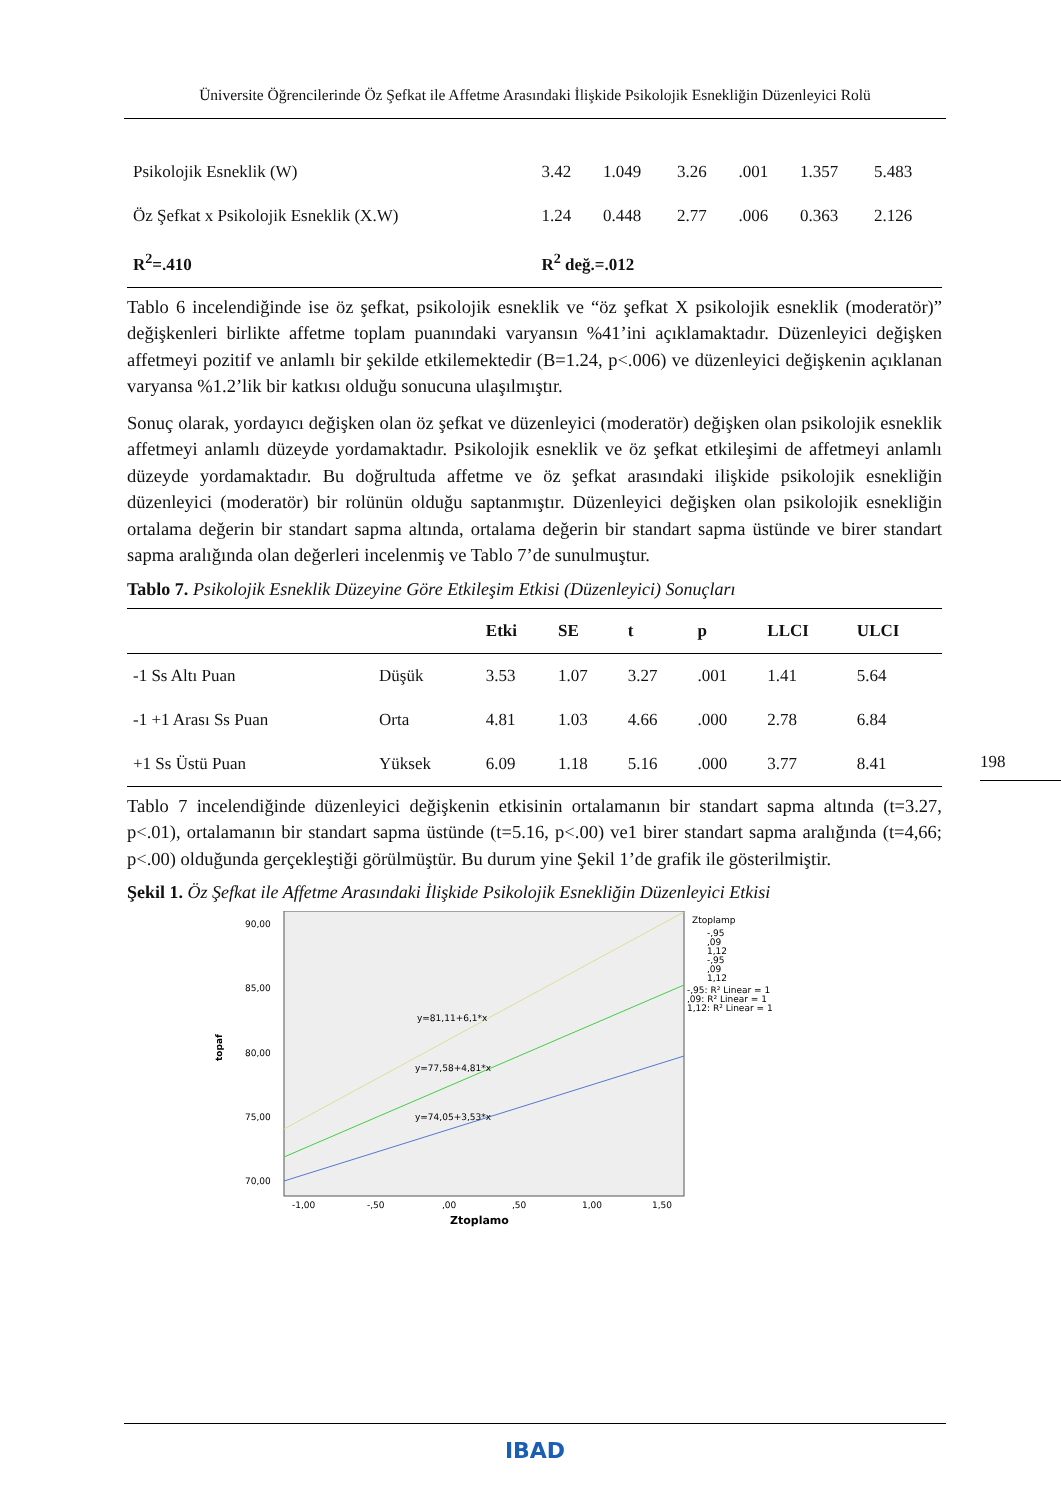Üniversite Öğrencilerinde Öz Şefkat ile Affetme Arasındaki İlişkide Psikolojik Esnekliğin Düzenleyici Rolü
| Psikolojik Esneklik (W) | 3.42 | 1.049 | 3.26 | .001 | 1.357 | 5.483 |
| Öz Şefkat x Psikolojik Esneklik (X.W) | 1.24 | 0.448 | 2.77 | .006 | 0.363 | 2.126 |
| R<sup>2</sup>=.410 | R<sup>2</sup> değ.=.012 | | | | | |
Tablo 6 incelendiğinde ise öz şefkat, psikolojik esneklik ve “öz şefkat X psikolojik esneklik (moderatör)” değişkenleri birlikte affetme toplam puanındaki varyansın %41’ini açıklamaktadır. Düzenleyici değişken affetmeyi pozitif ve anlamlı bir şekilde etkilemektedir (B=1.24, p<.006) ve düzenleyici değişkenin açıklanan varyansa %1.2’lik bir katkısı olduğu sonucuna ulaşılmıştır.
Sonuç olarak, yordayıcı değişken olan öz şefkat ve düzenleyici (moderatör) değişken olan psikolojik esneklik affetmeyi anlamlı düzeyde yordamaktadır. Psikolojik esneklik ve öz şefkat etkileşimi de affetmeyi anlamlı düzeyde yordamaktadır. Bu doğrultuda affetme ve öz şefkat arasındaki ilişkide psikolojik esnekliğin düzenleyici (moderatör) bir rolünün olduğu saptanmıştır. Düzenleyici değişken olan psikolojik esnekliğin ortalama değerin bir standart sapma altında, ortalama değerin bir standart sapma üstünde ve birer standart sapma aralığında olan değerleri incelenmiş ve Tablo 7’de sunulmuştur.
Tablo 7. Psikolojik Esneklik Düzeyine Göre Etkileşim Etkisi (Düzenleyici) Sonuçları
| | | Etki | SE | t | p | LLCI | ULCI |
| --- | --- | --- | --- | --- | --- | --- | --- |
| -1 Ss Altı Puan | Düşük | 3.53 | 1.07 | 3.27 | .001 | 1.41 | 5.64 |
| -1 +1 Arası Ss Puan | Orta | 4.81 | 1.03 | 4.66 | .000 | 2.78 | 6.84 |
| +1 Ss Üstü Puan | Yüksek | 6.09 | 1.18 | 5.16 | .000 | 3.77 | 8.41 |
Tablo 7 incelendiğinde düzenleyici değişkenin etkisinin ortalamanın bir standart sapma altında (t=3.27, p<.01), ortalamanın bir standart sapma üstünde (t=5.16, p<.00) ve1 birer standart sapma aralığında (t=4,66; p<.00) olduğunda gerçekleştiği görülmüştür. Bu durum yine Şekil 1’de grafik ile gösterilmiştir.
Şekil 1. Öz Şefkat ile Affetme Arasındaki İlişkide Psikolojik Esnekliğin Düzenleyici Etkisi
90,00
85,00
80,00
75,00
70,00
topaf
-1,00
-,50
,00
,50
1,00
1,50
Ztoplamo
y=81,11+6,1*x
y=77,58+4,81*x
y=74,05+3,53*x
Ztoplamp
-,95
,09
1,12
-,95
,09
1,12
-,95: R² Linear = 1
,09: R² Linear = 1
1,12: R² Linear = 1
198
IBAD